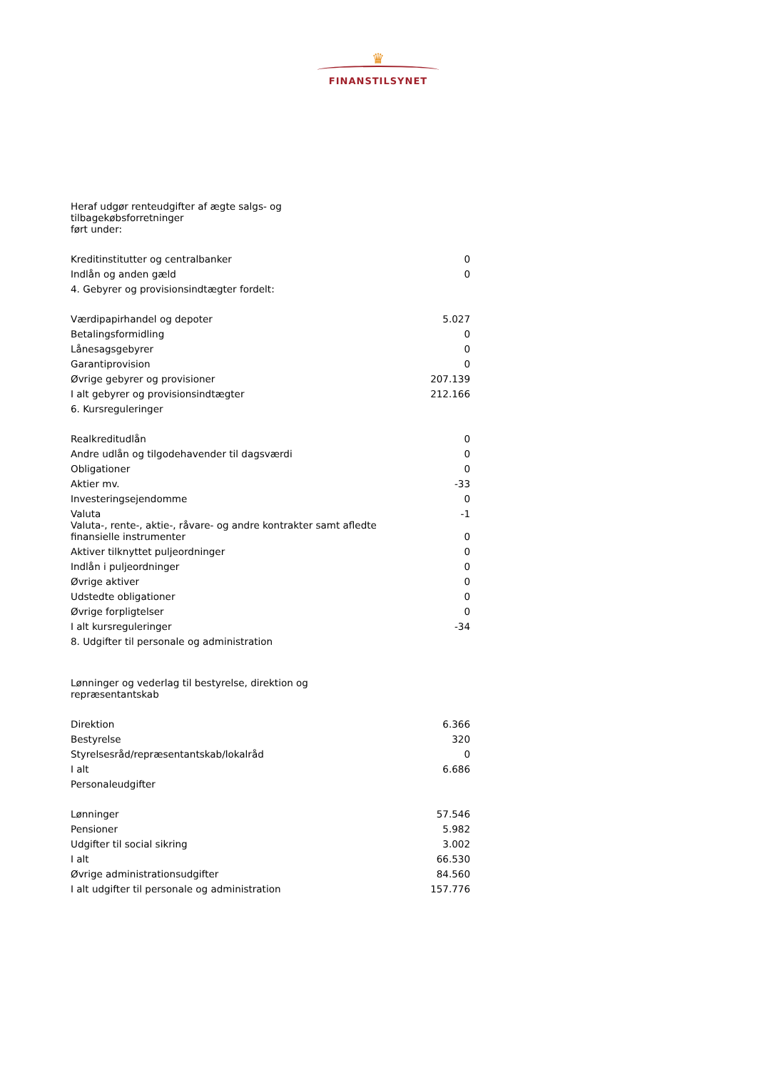♛
FINANSTILSYNET
| Heraf udgør renteudgifter af ægte salgs- og tilbagekøbsforretninger ført under: | |
| Kreditinstitutter og centralbanker | 0 |
| Indlån og anden gæld | 0 |
| 4. Gebyrer og provisionsindtægter fordelt: | |
| Værdipapirhandel og depoter | 5.027 |
| Betalingsformidling | 0 |
| Lånesagsgebyrer | 0 |
| Garantiprovision | 0 |
| Øvrige gebyrer og provisioner | 207.139 |
| I alt gebyrer og provisionsindtægter | 212.166 |
| 6. Kursreguleringer | |
| Realkreditudlån | 0 |
| Andre udlån og tilgodehavender til dagsværdi | 0 |
| Obligationer | 0 |
| Aktier mv. | -33 |
| Investeringsejendomme | 0 |
| Valuta | -1 |
| Valuta-, rente-, aktie-, råvare- og andre kontrakter samt afledte finansielle instrumenter | 0 |
| Aktiver tilknyttet puljeordninger | 0 |
| Indlån i puljeordninger | 0 |
| Øvrige aktiver | 0 |
| Udstedte obligationer | 0 |
| Øvrige forpligtelser | 0 |
| I alt kursreguleringer | -34 |
| 8. Udgifter til personale og administration | |
| Lønninger og vederlag til bestyrelse, direktion og repræsentantskab | |
| Direktion | 6.366 |
| Bestyrelse | 320 |
| Styrelsesråd/repræsentantskab/lokalråd | 0 |
| I alt | 6.686 |
| Personaleudgifter | |
| Lønninger | 57.546 |
| Pensioner | 5.982 |
| Udgifter til social sikring | 3.002 |
| I alt | 66.530 |
| Øvrige administrationsudgifter | 84.560 |
| I alt udgifter til personale og administration | 157.776 |